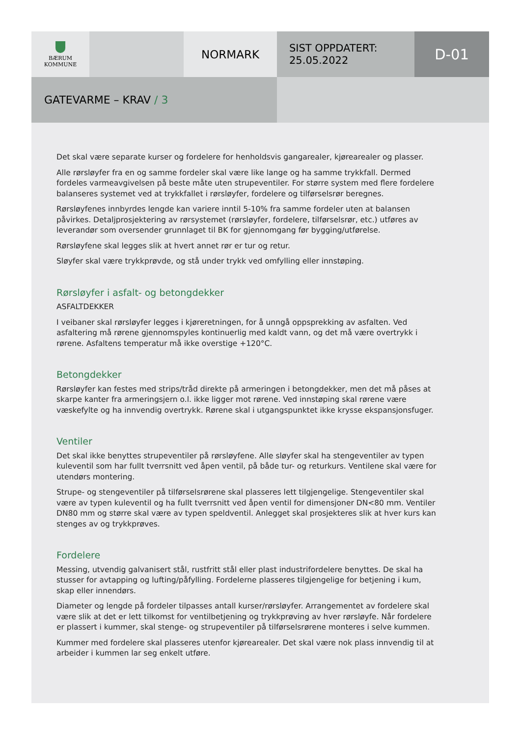BÆRUM
KOMMUNE
NORMARK
SIST OPPDATERT:
25.05.2022
D-01
GATEVARME – KRAV / 3
Det skal være separate kurser og fordelere for henholdsvis gangarealer, kjørearealer og plasser.
Alle rørsløyfer fra en og samme fordeler skal være like lange og ha samme trykkfall. Dermed fordeles varmeavgivelsen på beste måte uten strupeventiler. For større system med flere fordelere balanseres systemet ved at trykkfallet i rørsløyfer, fordelere og tilførselsrør beregnes.
Rørsløyfenes innbyrdes lengde kan variere inntil 5-10% fra samme fordeler uten at balansen påvirkes. Detaljprosjektering av rørsystemet (rørsløyfer, fordelere, tilførselsrør, etc.) utføres av leverandør som oversender grunnlaget til BK for gjennomgang før bygging/utførelse.
Rørsløyfene skal legges slik at hvert annet rør er tur og retur.
Sløyfer skal være trykkprøvde, og stå under trykk ved omfylling eller innstøping.
Rørsløyfer i asfalt- og betongdekker
ASFALTDEKKER
I veibaner skal rørsløyfer legges i kjøreretningen, for å unngå oppsprekking av asfalten. Ved asfaltering må rørene gjennomspyles kontinuerlig med kaldt vann, og det må være overtrykk i rørene. Asfaltens temperatur må ikke overstige +120°C.
Betongdekker
Rørsløyfer kan festes med strips/tråd direkte på armeringen i betongdekker, men det må påses at skarpe kanter fra armeringsjern o.l. ikke ligger mot rørene. Ved innstøping skal rørene være væskefylte og ha innvendig overtrykk. Rørene skal i utgangspunktet ikke krysse ekspansjonsfuger.
Ventiler
Det skal ikke benyttes strupeventiler på rørsløyfene. Alle sløyfer skal ha stengeventiler av typen kuleventil som har fullt tverrsnitt ved åpen ventil, på både tur- og returkurs. Ventilene skal være for utendørs montering.
Strupe- og stengeventiler på tilførselsrørene skal plasseres lett tilgjengelige. Stengeventiler skal være av typen kuleventil og ha fullt tverrsnitt ved åpen ventil for dimensjoner DN<80 mm. Ventiler DN80 mm og større skal være av typen speldventil. Anlegget skal prosjekteres slik at hver kurs kan stenges av og trykkprøves.
Fordelere
Messing, utvendig galvanisert stål, rustfritt stål eller plast industrifordelere benyttes. De skal ha stusser for avtapping og lufting/påfylling. Fordelerne plasseres tilgjengelige for betjening i kum, skap eller innendørs.
Diameter og lengde på fordeler tilpasses antall kurser/rørsløyfer. Arrangementet av fordelere skal være slik at det er lett tilkomst for ventilbetjening og trykkprøving av hver rørsløyfe. Når fordelere er plassert i kummer, skal stenge- og strupeventiler på tilførselsrørene monteres i selve kummen.
Kummer med fordelere skal plasseres utenfor kjørearealer. Det skal være nok plass innvendig til at arbeider i kummen lar seg enkelt utføre.